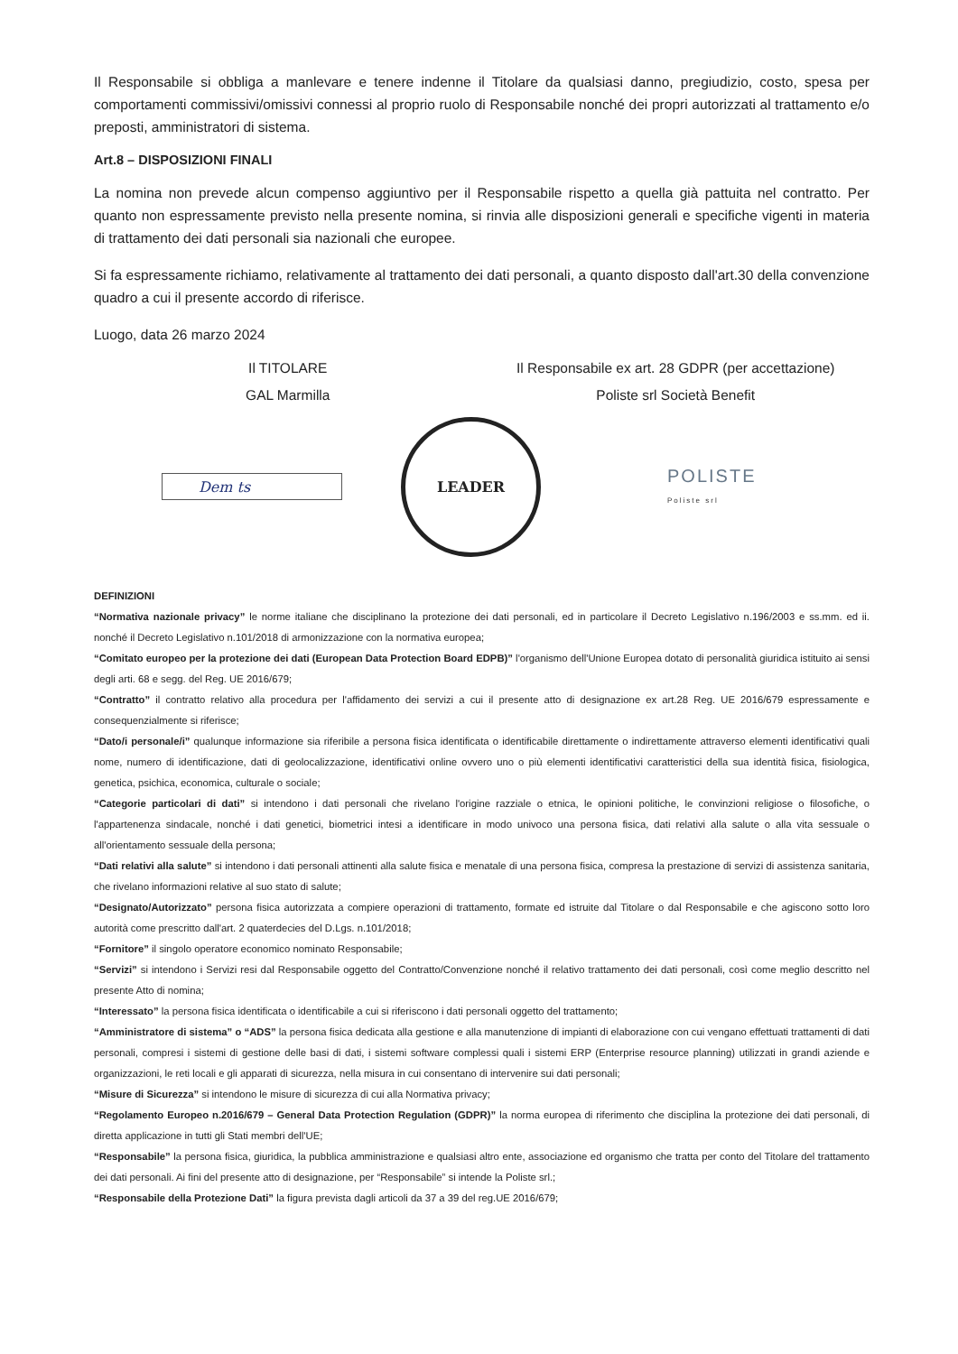Il Responsabile si obbliga a manlevare e tenere indenne il Titolare da qualsiasi danno, pregiudizio, costo, spesa per comportamenti commissivi/omissivi connessi al proprio ruolo di Responsabile nonché dei propri autorizzati al trattamento e/o preposti, amministratori di sistema.
Art.8 – DISPOSIZIONI FINALI
La nomina non prevede alcun compenso aggiuntivo per il Responsabile rispetto a quella già pattuita nel contratto. Per quanto non espressamente previsto nella presente nomina, si rinvia alle disposizioni generali e specifiche vigenti in materia di trattamento dei dati personali sia nazionali che europee.
Si fa espressamente richiamo, relativamente al trattamento dei dati personali, a quanto disposto dall'art.30 della convenzione quadro a cui il presente accordo di riferisce.
Luogo, data 26 marzo 2024
Il TITOLARE Il Responsabile ex art. 28 GDPR (per accettazione)
GAL Marmilla Poliste srl Società Benefit
Dem ts
LEADER
POLISTE
Poliste srl
DEFINIZIONI
“Normativa nazionale privacy” le norme italiane che disciplinano la protezione dei dati personali, ed in particolare il Decreto Legislativo n.196/2003 e ss.mm. ed ii. nonché il Decreto Legislativo n.101/2018 di armonizzazione con la normativa europea;
“Comitato europeo per la protezione dei dati (European Data Protection Board EDPB)” l'organismo dell'Unione Europea dotato di personalità giuridica istituito ai sensi degli arti. 68 e segg. del Reg. UE 2016/679;
“Contratto” il contratto relativo alla procedura per l'affidamento dei servizi a cui il presente atto di designazione ex art.28 Reg. UE 2016/679 espressamente e consequenzialmente si riferisce;
“Dato/i personale/i” qualunque informazione sia riferibile a persona fisica identificata o identificabile direttamente o indirettamente attraverso elementi identificativi quali nome, numero di identificazione, dati di geolocalizzazione, identificativi online ovvero uno o più elementi identificativi caratteristici della sua identità fisica, fisiologica, genetica, psichica, economica, culturale o sociale;
“Categorie particolari di dati” si intendono i dati personali che rivelano l'origine razziale o etnica, le opinioni politiche, le convinzioni religiose o filosofiche, o l'appartenenza sindacale, nonché i dati genetici, biometrici intesi a identificare in modo univoco una persona fisica, dati relativi alla salute o alla vita sessuale o all'orientamento sessuale della persona;
“Dati relativi alla salute” si intendono i dati personali attinenti alla salute fisica e menatale di una persona fisica, compresa la prestazione di servizi di assistenza sanitaria, che rivelano informazioni relative al suo stato di salute;
“Designato/Autorizzato” persona fisica autorizzata a compiere operazioni di trattamento, formate ed istruite dal Titolare o dal Responsabile e che agiscono sotto loro autorità come prescritto dall'art. 2 quaterdecies del D.Lgs. n.101/2018;
“Fornitore” il singolo operatore economico nominato Responsabile;
“Servizi” si intendono i Servizi resi dal Responsabile oggetto del Contratto/Convenzione nonché il relativo trattamento dei dati personali, così come meglio descritto nel presente Atto di nomina;
“Interessato” la persona fisica identificata o identificabile a cui si riferiscono i dati personali oggetto del trattamento;
“Amministratore di sistema” o “ADS” la persona fisica dedicata alla gestione e alla manutenzione di impianti di elaborazione con cui vengano effettuati trattamenti di dati personali, compresi i sistemi di gestione delle basi di dati, i sistemi software complessi quali i sistemi ERP (Enterprise resource planning) utilizzati in grandi aziende e organizzazioni, le reti locali e gli apparati di sicurezza, nella misura in cui consentano di intervenire sui dati personali;
“Misure di Sicurezza” si intendono le misure di sicurezza di cui alla Normativa privacy;
“Regolamento Europeo n.2016/679 – General Data Protection Regulation (GDPR)” la norma europea di riferimento che disciplina la protezione dei dati personali, di diretta applicazione in tutti gli Stati membri dell'UE;
“Responsabile” la persona fisica, giuridica, la pubblica amministrazione e qualsiasi altro ente, associazione ed organismo che tratta per conto del Titolare del trattamento dei dati personali. Ai fini del presente atto di designazione, per “Responsabile” si intende la Poliste srl.;
“Responsabile della Protezione Dati” la figura prevista dagli articoli da 37 a 39 del reg.UE 2016/679;